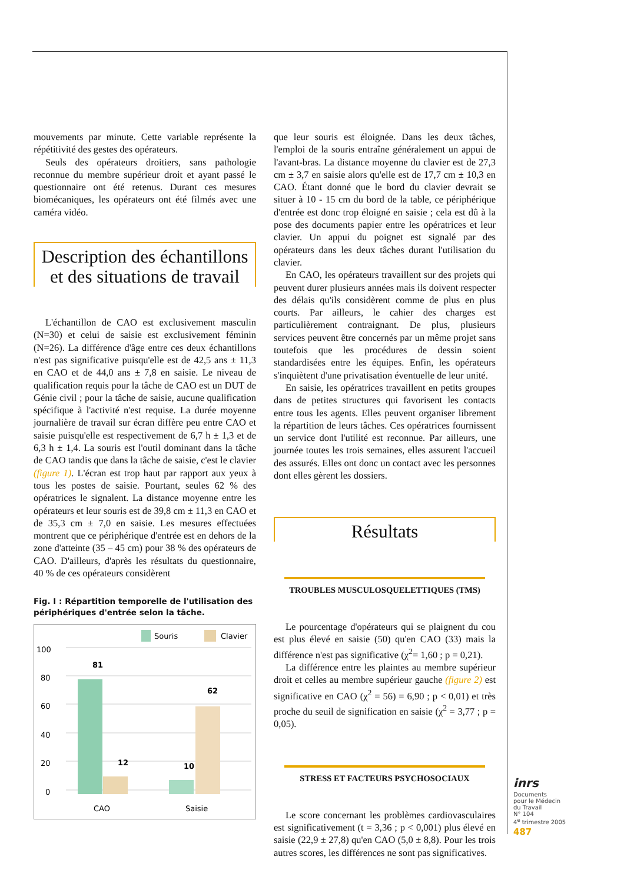mouvements par minute. Cette variable représente la répétitivité des gestes des opérateurs.
Seuls des opérateurs droitiers, sans pathologie reconnue du membre supérieur droit et ayant passé le questionnaire ont été retenus. Durant ces mesures biomécaniques, les opérateurs ont été filmés avec une caméra vidéo.
Description des échantillons
et des situations de travail
L'échantillon de CAO est exclusivement masculin (N=30) et celui de saisie est exclusivement féminin (N=26). La différence d'âge entre ces deux échantillons n'est pas significative puisqu'elle est de 42,5 ans ± 11,3 en CAO et de 44,0 ans ± 7,8 en saisie. Le niveau de qualification requis pour la tâche de CAO est un DUT de Génie civil ; pour la tâche de saisie, aucune qualification spécifique à l'activité n'est requise. La durée moyenne journalière de travail sur écran diffère peu entre CAO et saisie puisqu'elle est respectivement de 6,7 h ± 1,3 et de 6,3 h ± 1,4. La souris est l'outil dominant dans la tâche de CAO tandis que dans la tâche de saisie, c'est le clavier (figure 1). L'écran est trop haut par rapport aux yeux à tous les postes de saisie. Pourtant, seules 62 % des opératrices le signalent. La distance moyenne entre les opérateurs et leur souris est de 39,8 cm ± 11,3 en CAO et de 35,3 cm ± 7,0 en saisie. Les mesures effectuées montrent que ce périphérique d'entrée est en dehors de la zone d'atteinte (35 – 45 cm) pour 38 % des opérateurs de CAO. D'ailleurs, d'après les résultats du questionnaire, 40 % de ces opérateurs considèrent
Fig. I : Répartition temporelle de l'utilisation des périphériques d'entrée selon la tâche.
Souris
Clavier
100
80
60
40
20
0
81
12
10
62
CAO
Saisie
que leur souris est éloignée. Dans les deux tâches, l'emploi de la souris entraîne généralement un appui de l'avant-bras. La distance moyenne du clavier est de 27,3 cm ± 3,7 en saisie alors qu'elle est de 17,7 cm ± 10,3 en CAO. Étant donné que le bord du clavier devrait se situer à 10 - 15 cm du bord de la table, ce périphérique d'entrée est donc trop éloigné en saisie ; cela est dû à la pose des documents papier entre les opératrices et leur clavier. Un appui du poignet est signalé par des opérateurs dans les deux tâches durant l'utilisation du clavier.
En CAO, les opérateurs travaillent sur des projets qui peuvent durer plusieurs années mais ils doivent respecter des délais qu'ils considèrent comme de plus en plus courts. Par ailleurs, le cahier des charges est particulièrement contraignant. De plus, plusieurs services peuvent être concernés par un même projet sans toutefois que les procédures de dessin soient standardisées entre les équipes. Enfin, les opérateurs s'inquiètent d'une privatisation éventuelle de leur unité.
En saisie, les opératrices travaillent en petits groupes dans de petites structures qui favorisent les contacts entre tous les agents. Elles peuvent organiser librement la répartition de leurs tâches. Ces opératrices fournissent un service dont l'utilité est reconnue. Par ailleurs, une journée toutes les trois semaines, elles assurent l'accueil des assurés. Elles ont donc un contact avec les personnes dont elles gèrent les dossiers.
Résultats
TROUBLES MUSCULOSQUELETTIQUES (TMS)
Le pourcentage d'opérateurs qui se plaignent du cou est plus élevé en saisie (50) qu'en CAO (33) mais la différence n'est pas significative (χ<sup>2</sup>= 1,60 ; p = 0,21).
La différence entre les plaintes au membre supérieur droit et celles au membre supérieur gauche (figure 2) est significative en CAO (χ<sup>2</sup> = 56) = 6,90 ; p < 0,01) et très proche du seuil de signification en saisie (χ<sup>2</sup> = 3,77 ; p = 0,05).
STRESS ET FACTEURS PSYCHOSOCIAUX
Le score concernant les problèmes cardiovasculaires est significativement (t = 3,36 ; p < 0,001) plus élevé en saisie (22,9 ± 27,8) qu'en CAO (5,0 ± 8,8). Pour les trois autres scores, les différences ne sont pas significatives.
inrs
Documents
pour le Médecin
du Travail
N° 104
4<sup>e</sup> trimestre 2005
487